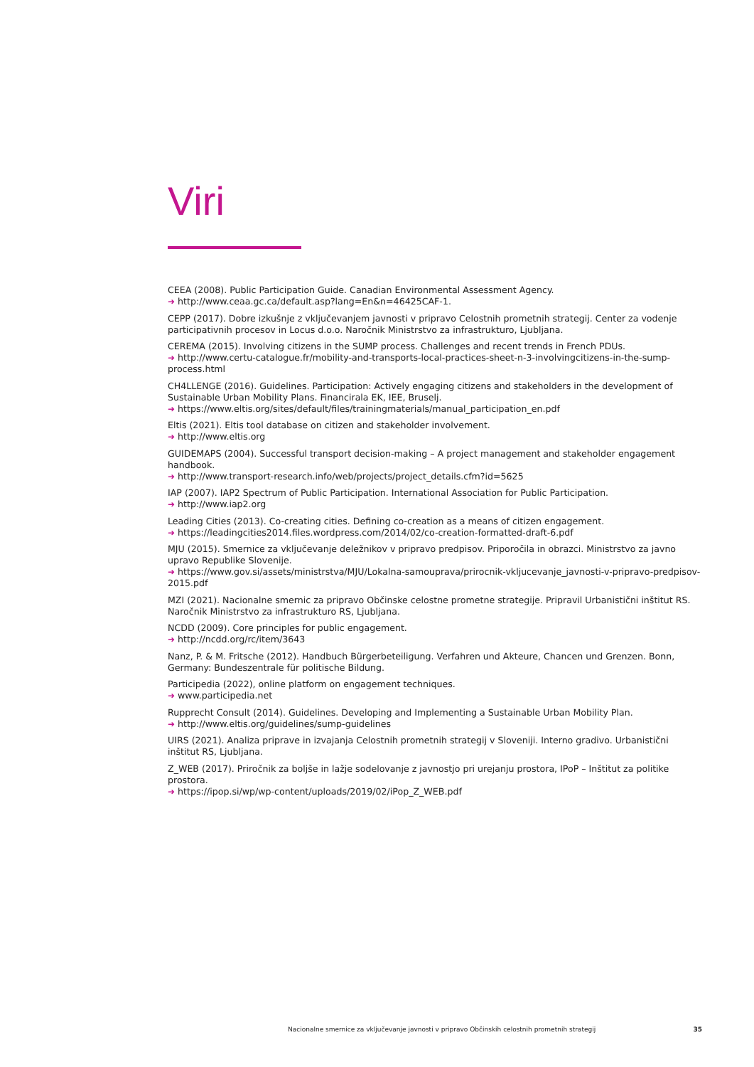Viri
CEEA (2008). Public Participation Guide. Canadian Environmental Assessment Agency.
➜ http://www.ceaa.gc.ca/default.asp?lang=En&n=46425CAF-1.
CEPP (2017). Dobre izkušnje z vključevanjem javnosti v pripravo Celostnih prometnih strategij. Center za vodenje participativnih procesov in Locus d.o.o. Naročnik Ministrstvo za infrastrukturo, Ljubljana.
CEREMA (2015). Involving citizens in the SUMP process. Challenges and recent trends in French PDUs.
➜ http://www.certu-catalogue.fr/mobility-and-transports-local-practices-sheet-n-3-involvingcitizens-in-the-sump-process.html
CH4LLENGE (2016). Guidelines. Participation: Actively engaging citizens and stakeholders in the development of Sustainable Urban Mobility Plans. Financirala EK, IEE, Bruselj.
➜ https://www.eltis.org/sites/default/files/trainingmaterials/manual_participation_en.pdf
Eltis (2021). Eltis tool database on citizen and stakeholder involvement.
➜ http://www.eltis.org
GUIDEMAPS (2004). Successful transport decision-making – A project management and stakeholder engagement handbook.
➜ http://www.transport-research.info/web/projects/project_details.cfm?id=5625
IAP (2007). IAP2 Spectrum of Public Participation. International Association for Public Participation.
➜ http://www.iap2.org
Leading Cities (2013). Co-creating cities. Defining co-creation as a means of citizen engagement.
➜ https://leadingcities2014.files.wordpress.com/2014/02/co-creation-formatted-draft-6.pdf
MJU (2015). Smernice za vključevanje deležnikov v pripravo predpisov. Priporočila in obrazci. Ministrstvo za javno upravo Republike Slovenije.
➜ https://www.gov.si/assets/ministrstva/MJU/Lokalna-samouprava/prirocnik-vkljucevanje_javnosti-v-pripravo-predpisov-2015.pdf
MZI (2021). Nacionalne smernic za pripravo Občinske celostne prometne strategije. Pripravil Urbanistični inštitut RS. Naročnik Ministrstvo za infrastrukturo RS, Ljubljana.
NCDD (2009). Core principles for public engagement.
➜ http://ncdd.org/rc/item/3643
Nanz, P. & M. Fritsche (2012). Handbuch Bürgerbeteiligung. Verfahren und Akteure, Chancen und Grenzen. Bonn, Germany: Bundeszentrale für politische Bildung.
Participedia (2022), online platform on engagement techniques.
➜ www.participedia.net
Rupprecht Consult (2014). Guidelines. Developing and Implementing a Sustainable Urban Mobility Plan.
➜ http://www.eltis.org/guidelines/sump-guidelines
UIRS (2021). Analiza priprave in izvajanja Celostnih prometnih strategij v Sloveniji. Interno gradivo. Urbanistični inštitut RS, Ljubljana.
Z_WEB (2017). Priročnik za boljše in lažje sodelovanje z javnostjo pri urejanju prostora, IPoP – Inštitut za politike prostora.
➜ https://ipop.si/wp/wp-content/uploads/2019/02/iPop_Z_WEB.pdf
Nacionalne smernice za vključevanje javnosti v pripravo Občinskih celostnih prometnih strategij 35